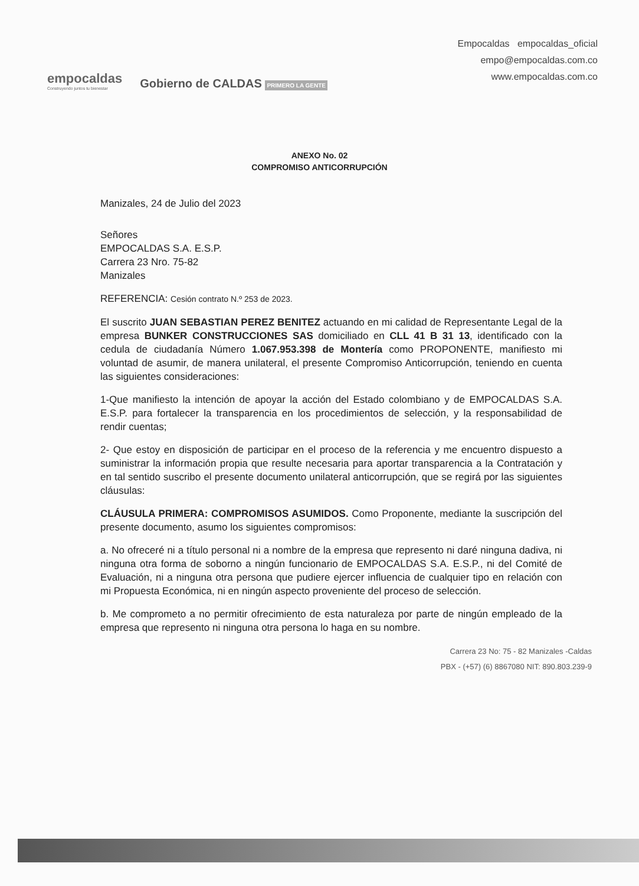empocaldas
Construyendo juntos tu bienestar
Gobierno de CALDAS PRIMERO LA GENTE
Empocaldas empocaldas_oficial
empo@empocaldas.com.co
www.empocaldas.com.co
ANEXO No. 02
COMPROMISO ANTICORRUPCIÓN
Manizales, 24 de Julio del 2023
Señores
EMPOCALDAS S.A. E.S.P.
Carrera 23 Nro. 75-82
Manizales
REFERENCIA: Cesión contrato N.º 253 de 2023.
El suscrito JUAN SEBASTIAN PEREZ BENITEZ actuando en mi calidad de Representante Legal de la empresa BUNKER CONSTRUCCIONES SAS domiciliado en CLL 41 B 31 13, identificado con la cedula de ciudadanía Número 1.067.953.398 de Montería como PROPONENTE, manifiesto mi voluntad de asumir, de manera unilateral, el presente Compromiso Anticorrupción, teniendo en cuenta las siguientes consideraciones:
1-Que manifiesto la intención de apoyar la acción del Estado colombiano y de EMPOCALDAS S.A. E.S.P. para fortalecer la transparencia en los procedimientos de selección, y la responsabilidad de rendir cuentas;
2- Que estoy en disposición de participar en el proceso de la referencia y me encuentro dispuesto a suministrar la información propia que resulte necesaria para aportar transparencia a la Contratación y en tal sentido suscribo el presente documento unilateral anticorrupción, que se regirá por las siguientes cláusulas:
CLÁUSULA PRIMERA: COMPROMISOS ASUMIDOS. Como Proponente, mediante la suscripción del presente documento, asumo los siguientes compromisos:
a. No ofreceré ni a título personal ni a nombre de la empresa que represento ni daré ninguna dadiva, ni ninguna otra forma de soborno a ningún funcionario de EMPOCALDAS S.A. E.S.P., ni del Comité de Evaluación, ni a ninguna otra persona que pudiere ejercer influencia de cualquier tipo en relación con mi Propuesta Económica, ni en ningún aspecto proveniente del proceso de selección.
b. Me comprometo a no permitir ofrecimiento de esta naturaleza por parte de ningún empleado de la empresa que represento ni ninguna otra persona lo haga en su nombre.
Carrera 23 No: 75 - 82 Manizales -Caldas
PBX - (+57) (6) 8867080 NIT: 890.803.239-9